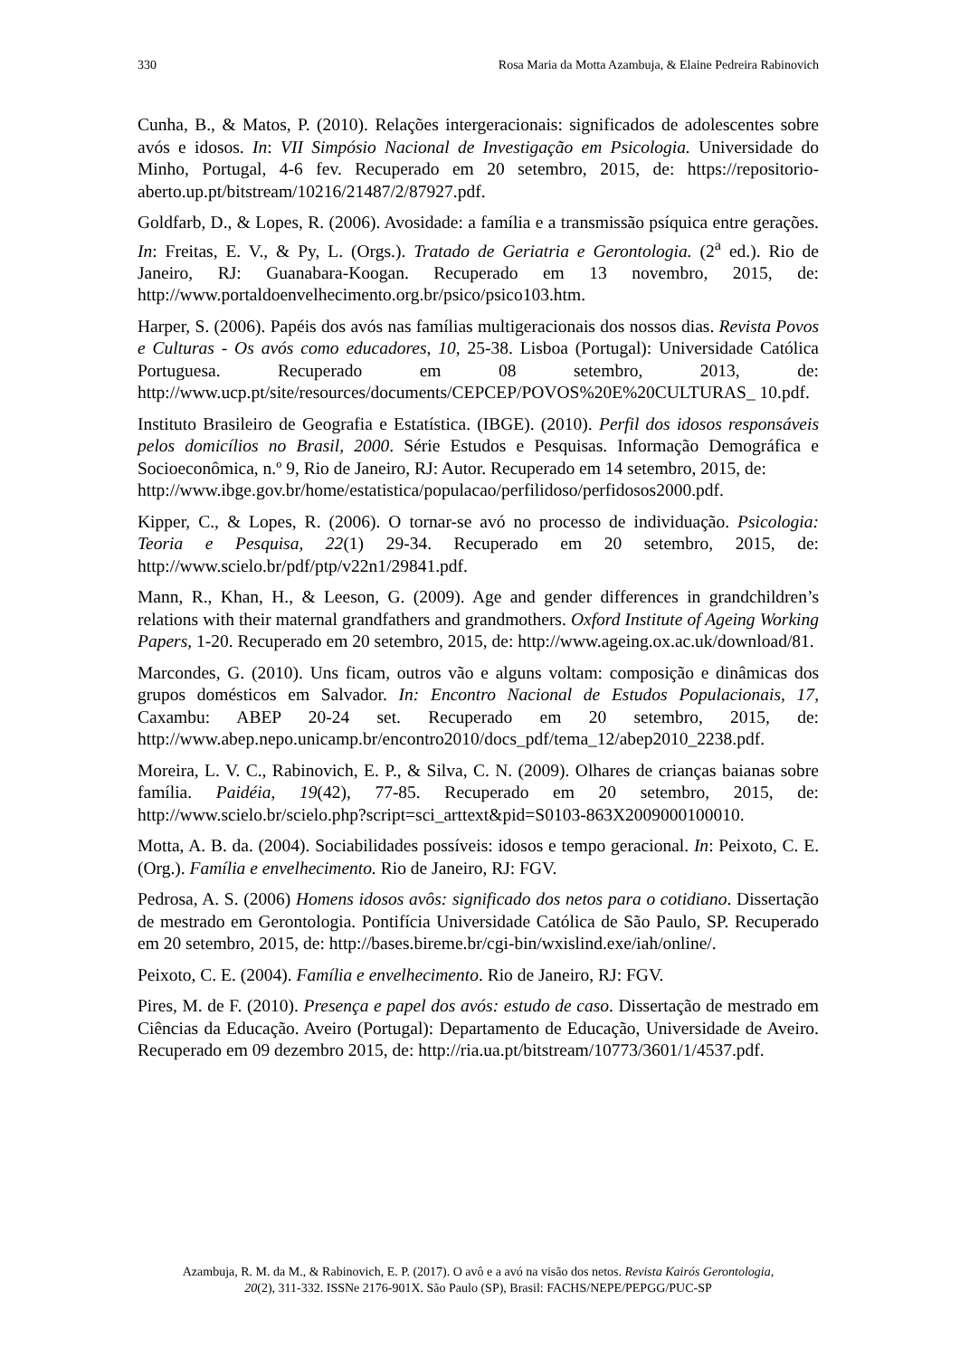330 Rosa Maria da Motta Azambuja, & Elaine Pedreira Rabinovich
Cunha, B., & Matos, P. (2010). Relações intergeracionais: significados de adolescentes sobre avós e idosos. In: VII Simpósio Nacional de Investigação em Psicologia. Universidade do Minho, Portugal, 4-6 fev. Recuperado em 20 setembro, 2015, de: https://repositorio-aberto.up.pt/bitstream/10216/21487/2/87927.pdf.
Goldfarb, D., & Lopes, R. (2006). Avosidade: a família e a transmissão psíquica entre gerações. In: Freitas, E. V., & Py, L. (Orgs.). Tratado de Geriatria e Gerontologia. (2<sup>a</sup> ed.). Rio de Janeiro, RJ: Guanabara-Koogan. Recuperado em 13 novembro, 2015, de: http://www.portaldoenvelhecimento.org.br/psico/psico103.htm.
Harper, S. (2006). Papéis dos avós nas famílias multigeracionais dos nossos dias. Revista Povos e Culturas - Os avós como educadores, 10, 25-38. Lisboa (Portugal): Universidade Católica Portuguesa. Recuperado em 08 setembro, 2013, de: http://www.ucp.pt/site/resources/documents/CEPCEP/POVOS%20E%20CULTURAS_ 10.pdf.
Instituto Brasileiro de Geografia e Estatística. (IBGE). (2010). Perfil dos idosos responsáveis pelos domicílios no Brasil, 2000. Série Estudos e Pesquisas. Informação Demográfica e Socioeconômica, n.º 9, Rio de Janeiro, RJ: Autor. Recuperado em 14 setembro, 2015, de:
http://www.ibge.gov.br/home/estatistica/populacao/perfilidoso/perfidosos2000.pdf.
Kipper, C., & Lopes, R. (2006). O tornar-se avó no processo de individuação. Psicologia: Teoria e Pesquisa, 22(1) 29-34. Recuperado em 20 setembro, 2015, de: http://www.scielo.br/pdf/ptp/v22n1/29841.pdf.
Mann, R., Khan, H., & Leeson, G. (2009). Age and gender differences in grandchildren’s relations with their maternal grandfathers and grandmothers. Oxford Institute of Ageing Working Papers, 1-20. Recuperado em 20 setembro, 2015, de: http://www.ageing.ox.ac.uk/download/81.
Marcondes, G. (2010). Uns ficam, outros vão e alguns voltam: composição e dinâmicas dos grupos domésticos em Salvador. In: Encontro Nacional de Estudos Populacionais, 17, Caxambu: ABEP 20-24 set. Recuperado em 20 setembro, 2015, de: http://www.abep.nepo.unicamp.br/encontro2010/docs_pdf/tema_12/abep2010_2238.pdf.
Moreira, L. V. C., Rabinovich, E. P., & Silva, C. N. (2009). Olhares de crianças baianas sobre família. Paidéia, 19(42), 77-85. Recuperado em 20 setembro, 2015, de: http://www.scielo.br/scielo.php?script=sci_arttext&pid=S0103-863X2009000100010.
Motta, A. B. da. (2004). Sociabilidades possíveis: idosos e tempo geracional. In: Peixoto, C. E. (Org.). Família e envelhecimento. Rio de Janeiro, RJ: FGV.
Pedrosa, A. S. (2006) Homens idosos avôs: significado dos netos para o cotidiano. Dissertação de mestrado em Gerontologia. Pontifícia Universidade Católica de São Paulo, SP. Recuperado em 20 setembro, 2015, de: http://bases.bireme.br/cgi-bin/wxislind.exe/iah/online/.
Peixoto, C. E. (2004). Família e envelhecimento. Rio de Janeiro, RJ: FGV.
Pires, M. de F. (2010). Presença e papel dos avós: estudo de caso. Dissertação de mestrado em Ciências da Educação. Aveiro (Portugal): Departamento de Educação, Universidade de Aveiro. Recuperado em 09 dezembro 2015, de: http://ria.ua.pt/bitstream/10773/3601/1/4537.pdf.
Azambuja, R. M. da M., & Rabinovich, E. P. (2017). O avô e a avó na visão dos netos. Revista Kairós Gerontologia,
20(2), 311-332. ISSNe 2176-901X. São Paulo (SP), Brasil: FACHS/NEPE/PEPGG/PUC-SP